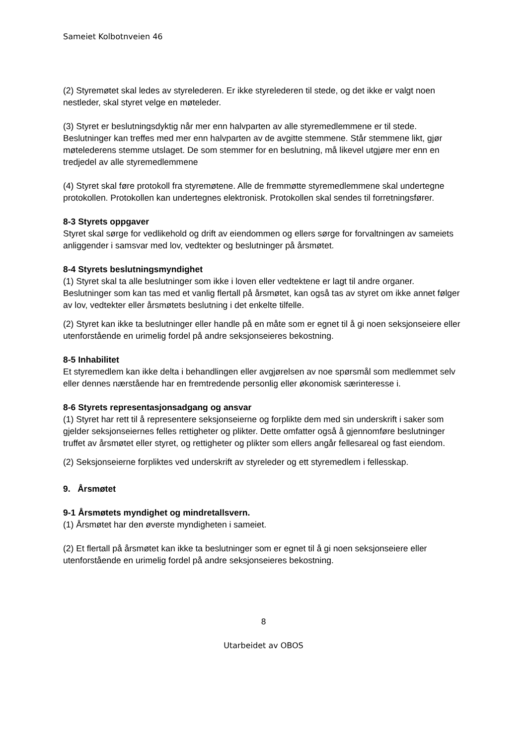Sameiet Kolbotnveien 46
(2) Styremøtet skal ledes av styrelederen. Er ikke styrelederen til stede, og det ikke er valgt noen nestleder, skal styret velge en møteleder.
(3) Styret er beslutningsdyktig når mer enn halvparten av alle styremedlemmene er til stede. Beslutninger kan treffes med mer enn halvparten av de avgitte stemmene. Står stemmene likt, gjør møtelederens stemme utslaget. De som stemmer for en beslutning, må likevel utgjøre mer enn en tredjedel av alle styremedlemmene
(4) Styret skal føre protokoll fra styremøtene. Alle de fremmøtte styremedlemmene skal undertegne protokollen. Protokollen kan undertegnes elektronisk. Protokollen skal sendes til forretningsfører.
8-3 Styrets oppgaver
Styret skal sørge for vedlikehold og drift av eiendommen og ellers sørge for forvaltningen av sameiets anliggender i samsvar med lov, vedtekter og beslutninger på årsmøtet.
8-4 Styrets beslutningsmyndighet
(1) Styret skal ta alle beslutninger som ikke i loven eller vedtektene er lagt til andre organer. Beslutninger som kan tas med et vanlig flertall på årsmøtet, kan også tas av styret om ikke annet følger av lov, vedtekter eller årsmøtets beslutning i det enkelte tilfelle.
(2) Styret kan ikke ta beslutninger eller handle på en måte som er egnet til å gi noen seksjonseiere eller utenforstående en urimelig fordel på andre seksjonseieres bekostning.
8-5 Inhabilitet
Et styremedlem kan ikke delta i behandlingen eller avgjørelsen av noe spørsmål som medlemmet selv eller dennes nærstående har en fremtredende personlig eller økonomisk særinteresse i.
8-6 Styrets representasjonsadgang og ansvar
(1) Styret har rett til å representere seksjonseierne og forplikte dem med sin underskrift i saker som gjelder seksjonseiernes felles rettigheter og plikter. Dette omfatter også å gjennomføre beslutninger truffet av årsmøtet eller styret, og rettigheter og plikter som ellers angår fellesareal og fast eiendom.
(2) Seksjonseierne forpliktes ved underskrift av styreleder og ett styremedlem i fellesskap.
9. Årsmøtet
9-1 Årsmøtets myndighet og mindretallsvern.
(1) Årsmøtet har den øverste myndigheten i sameiet.
(2) Et flertall på årsmøtet kan ikke ta beslutninger som er egnet til å gi noen seksjonseiere eller utenforstående en urimelig fordel på andre seksjonseieres bekostning.
8
Utarbeidet av OBOS